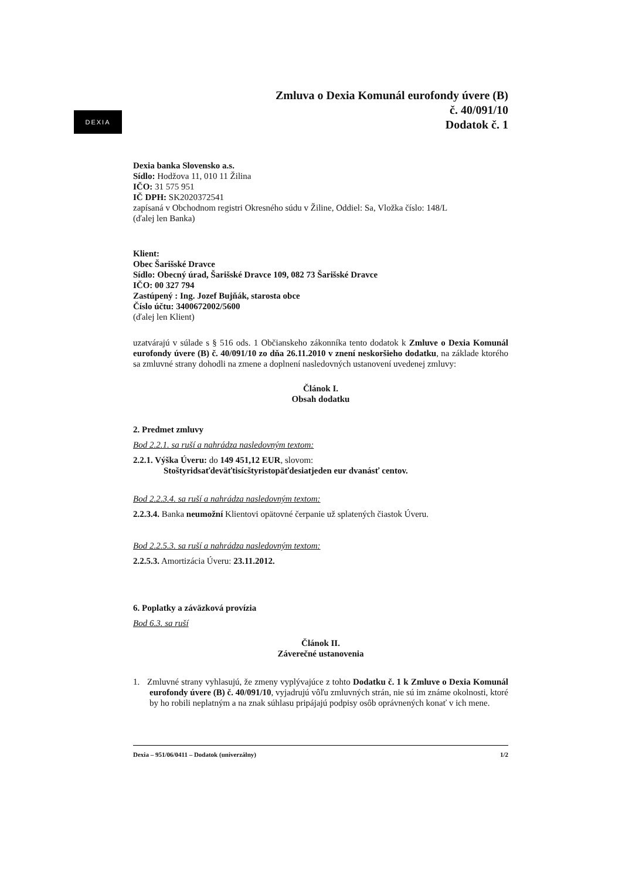DEXIA
Zmluva o Dexia Komunál eurofondy úvere (B)
č. 40/091/10
Dodatok č. 1
Dexia banka Slovensko a.s.
Sídlo: Hodžova 11, 010 11 Žilina
IČO: 31 575 951
IČ DPH: SK2020372541
zapísaná v Obchodnom registri Okresného súdu v Žiline, Oddiel: Sa, Vložka číslo: 148/L
(ďalej len Banka)
Klient:
Obec Šarišské Dravce
Sídlo: Obecný úrad, Šarišské Dravce 109, 082 73 Šarišské Dravce
IČO: 00 327 794
Zastúpený : Ing. Jozef Bujňák, starosta obce
Číslo účtu: 3400672002/5600
(ďalej len Klient)
uzatvárajú v súlade s § 516 ods. 1 Občianskeho zákonníka tento dodatok k Zmluve o Dexia Komunál eurofondy úvere (B) č. 40/091/10 zo dňa 26.11.2010 v znení neskoršieho dodatku, na základe ktorého sa zmluvné strany dohodli na zmene a doplnení nasledovných ustanovení uvedenej zmluvy:
Článok I.
Obsah dodatku
2. Predmet zmluvy
Bod 2.2.1. sa ruší a nahrádza nasledovným textom:
2.2.1. Výška Úveru: do 149 451,12 EUR, slovom:
Stoštyridsaťdeväťtisícštyristopäťdesiatjeden eur dvanásť centov.
Bod 2.2.3.4. sa ruší a nahrádza nasledovným textom:
2.2.3.4. Banka neumožní Klientovi opätovné čerpanie už splatených čiastok Úveru.
Bod 2.2.5.3. sa ruší a nahrádza nasledovným textom:
2.2.5.3. Amortizácia Úveru: 23.11.2012.
6. Poplatky a záväzková provízia
Bod 6.3. sa ruší
Článok II.
Záverečné ustanovenia
1. Zmluvné strany vyhlasujú, že zmeny vyplývajúce z tohto Dodatku č. 1 k Zmluve o Dexia Komunál eurofondy úvere (B) č. 40/091/10, vyjadrujú vôľu zmluvných strán, nie sú im známe okolnosti, ktoré by ho robili neplatným a na znak súhlasu pripájajú podpisy osôb oprávnených konať v ich mene.
Dexia – 951/06/0411 – Dodatok (univerzálny) 1/2